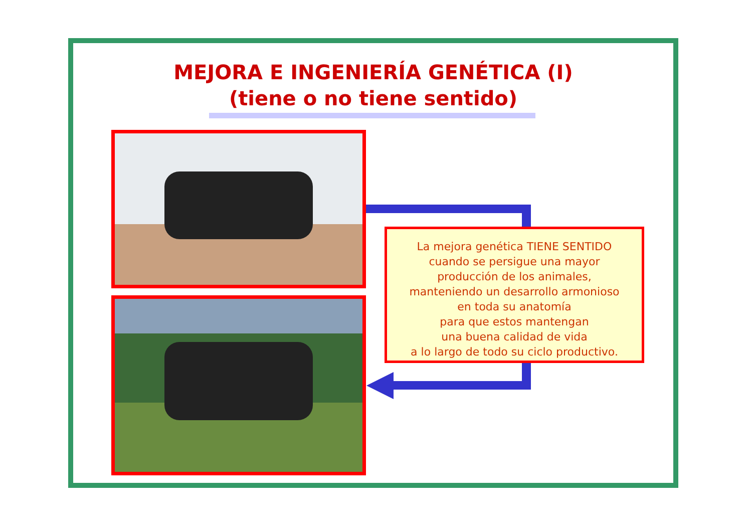MEJORA E INGENIERÍA GENÉTICA (I)
(tiene o no tiene sentido)
La mejora genética TIENE SENTIDO
cuando se persigue una mayor
producción de los animales,
manteniendo un desarrollo armonioso
en toda su anatomía
para que estos mantengan
una buena calidad de vida
a lo largo de todo su ciclo productivo.